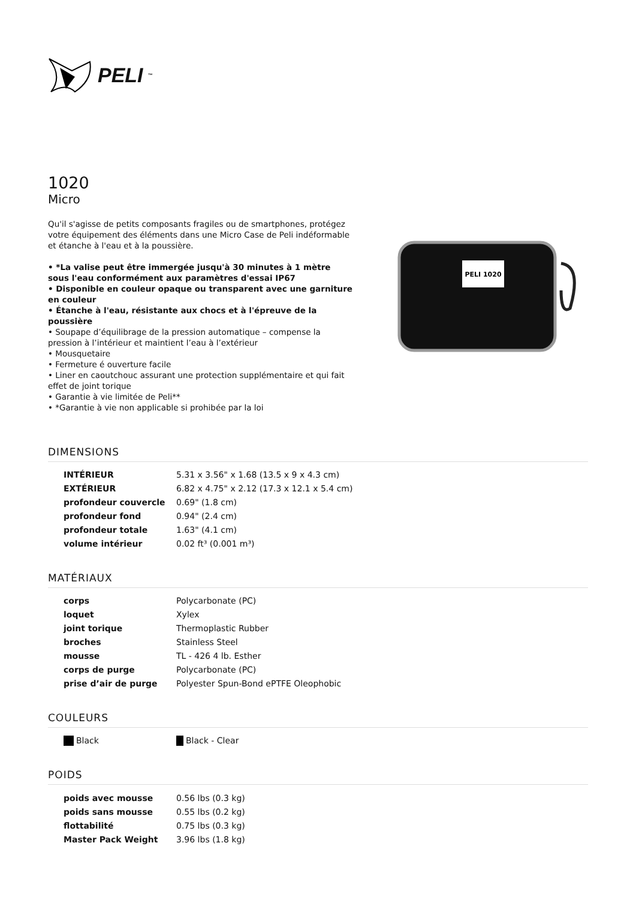PELI<sup>™</sup>
1020
Micro
Qu'il s'agisse de petits composants fragiles ou de smartphones, protégez votre équipement des éléments dans une Micro Case de Peli indéformable et étanche à l'eau et à la poussière.
• *La valise peut être immergée jusqu'à 30 minutes à 1 mètre sous l'eau conformément aux paramètres d'essai IP67
• Disponible en couleur opaque ou transparent avec une garniture en couleur
• Étanche à l'eau, résistante aux chocs et à l'épreuve de la poussière
• Soupape d’équilibrage de la pression automatique – compense la pression à l’intérieur et maintient l’eau à l’extérieur
• Mousquetaire
• Fermeture é ouverture facile
• Liner en caoutchouc assurant une protection supplémentaire et qui fait effet de joint torique
• Garantie à vie limitée de Peli**
• *Garantie à vie non applicable si prohibée par la loi
PELI 1020
DIMENSIONS
| INTÉRIEUR | 5.31 x 3.56" x 1.68 (13.5 x 9 x 4.3 cm) |
| EXTÉRIEUR | 6.82 x 4.75" x 2.12 (17.3 x 12.1 x 5.4 cm) |
| profondeur couvercle | 0.69" (1.8 cm) |
| profondeur fond | 0.94" (2.4 cm) |
| profondeur totale | 1.63" (4.1 cm) |
| volume intérieur | 0.02 ft³ (0.001 m³) |
MATÉRIAUX
| corps | Polycarbonate (PC) |
| loquet | Xylex |
| joint torique | Thermoplastic Rubber |
| broches | Stainless Steel |
| mousse | TL - 426 4 lb. Esther |
| corps de purge | Polycarbonate (PC) |
| prise d’air de purge | Polyester Spun-Bond ePTFE Oleophobic |
COULEURS
| Black | Black - Clear |
POIDS
| poids avec mousse | 0.56 lbs (0.3 kg) |
| poids sans mousse | 0.55 lbs (0.2 kg) |
| flottabilité | 0.75 lbs (0.3 kg) |
| Master Pack Weight | 3.96 lbs (1.8 kg) |